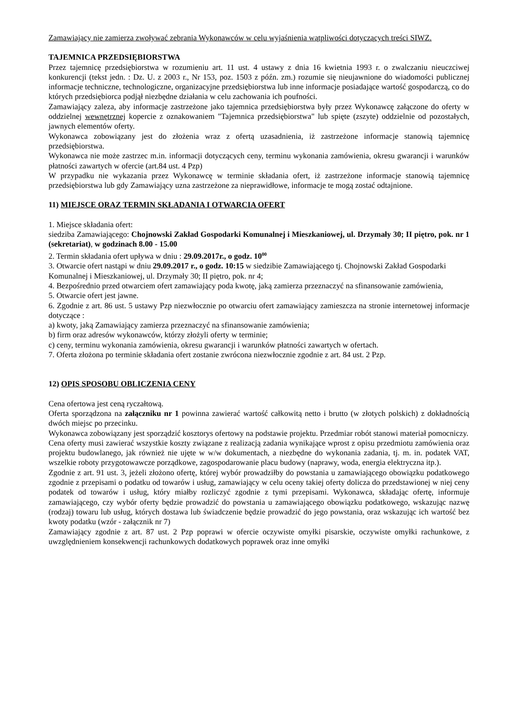Zamawiający nie zamierza zwoływać zebrania Wykonawców w celu wyjaśnienia wątpliwości dotyczących treści SIWZ.
TAJEMNICA PRZEDSIĘBIORSTWA
Przez tajemnicę przedsiębiorstwa w rozumieniu art. 11 ust. 4 ustawy z dnia 16 kwietnia 1993 r. o zwalczaniu nieuczciwej konkurencji (tekst jedn. : Dz. U. z 2003 r., Nr 153, poz. 1503 z późn. zm.) rozumie się nieujawnione do wiadomości publicznej informacje techniczne, technologiczne, organizacyjne przedsiębiorstwa lub inne informacje posiadające wartość gospodarczą, co do których przedsiębiorca podjął niezbędne działania w celu zachowania ich poufności.
Zamawiający zaleza, aby informacje zastrzeżone jako tajemnica przedsiębiorstwa były przez Wykonawcę załączone do oferty w oddzielnej wewnętrznej kopercie z oznakowaniem "Tajemnica przedsiębiorstwa" lub spięte (zszyte) oddzielnie od pozostałych, jawnych elementów oferty.
Wykonawca zobowiązany jest do złożenia wraz z ofertą uzasadnienia, iż zastrzeżone informacje stanowią tajemnicę przedsiębiorstwa.
Wykonawca nie może zastrzec m.in. informacji dotyczących ceny, terminu wykonania zamówienia, okresu gwarancji i warunków płatności zawartych w ofercie (art.84 ust. 4 Pzp)
W przypadku nie wykazania przez Wykonawcę w terminie składania ofert, iż zastrzeżone informacje stanowią tajemnicę przedsiębiorstwa lub gdy Zamawiający uzna zastrzeżone za nieprawidłowe, informacje te mogą zostać odtajnione.
11) MIEJSCE ORAZ TERMIN SKŁADANIA I OTWARCIA OFERT
1. Miejsce składania ofert:
siedziba Zamawiającego: Chojnowski Zakład Gospodarki Komunalnej i Mieszkaniowej, ul. Drzymały 30; II piętro, pok. nr 1 (sekretariat), w godzinach 8.00 - 15.00
2. Termin składania ofert upływa w dniu : 29.09.2017r., o godz. 10<sup>00</sup>
3. Otwarcie ofert nastąpi w dniu 29.09.2017 r., o godz. 10:15 w siedzibie Zamawiającego tj. Chojnowski Zakład Gospodarki Komunalnej i Mieszkaniowej, ul. Drzymały 30; II piętro, pok. nr 4;
4. Bezpośrednio przed otwarciem ofert zamawiający poda kwotę, jaką zamierza przeznaczyć na sfinansowanie zamówienia,
5. Otwarcie ofert jest jawne.
6. Zgodnie z art. 86 ust. 5 ustawy Pzp niezwłocznie po otwarciu ofert zamawiający zamieszcza na stronie internetowej informacje dotyczące :
a) kwoty, jaką Zamawiający zamierza przeznaczyć na sfinansowanie zamówienia;
b) firm oraz adresów wykonawców, którzy złożyli oferty w terminie;
c) ceny, terminu wykonania zamówienia, okresu gwarancji i warunków płatności zawartych w ofertach.
7. Oferta złożona po terminie składania ofert zostanie zwrócona niezwłocznie zgodnie z art. 84 ust. 2 Pzp.
12) OPIS SPOSOBU OBLICZENIA CENY
Cena ofertowa jest ceną ryczałtową.
Oferta sporządzona na załączniku nr 1 powinna zawierać wartość całkowitą netto i brutto (w złotych polskich) z dokładnością dwóch miejsc po przecinku.
Wykonawca zobowiązany jest sporządzić kosztorys ofertowy na podstawie projektu. Przedmiar robót stanowi materiał pomocniczy.
Cena oferty musi zawierać wszystkie koszty związane z realizacją zadania wynikające wprost z opisu przedmiotu zamówienia oraz projektu budowlanego, jak również nie ujęte w w/w dokumentach, a niezbędne do wykonania zadania, tj. m. in. podatek VAT, wszelkie roboty przygotowawcze porządkowe, zagospodarowanie placu budowy (naprawy, woda, energia elektryczna itp.).
Zgodnie z art. 91 ust. 3, jeżeli złożono ofertę, której wybór prowadziłby do powstania u zamawiającego obowiązku podatkowego zgodnie z przepisami o podatku od towarów i usług, zamawiający w celu oceny takiej oferty dolicza do przedstawionej w niej ceny podatek od towarów i usług, który miałby rozliczyć zgodnie z tymi przepisami. Wykonawca, składając ofertę, informuje zamawiającego, czy wybór oferty będzie prowadzić do powstania u zamawiającego obowiązku podatkowego, wskazując nazwę (rodzaj) towaru lub usług, których dostawa lub świadczenie będzie prowadzić do jego powstania, oraz wskazując ich wartość bez kwoty podatku (wzór - załącznik nr 7)
Zamawiający zgodnie z art. 87 ust. 2 Pzp poprawi w ofercie oczywiste omyłki pisarskie, oczywiste omyłki rachunkowe, z uwzględnieniem konsekwencji rachunkowych dodatkowych poprawek oraz inne omyłki